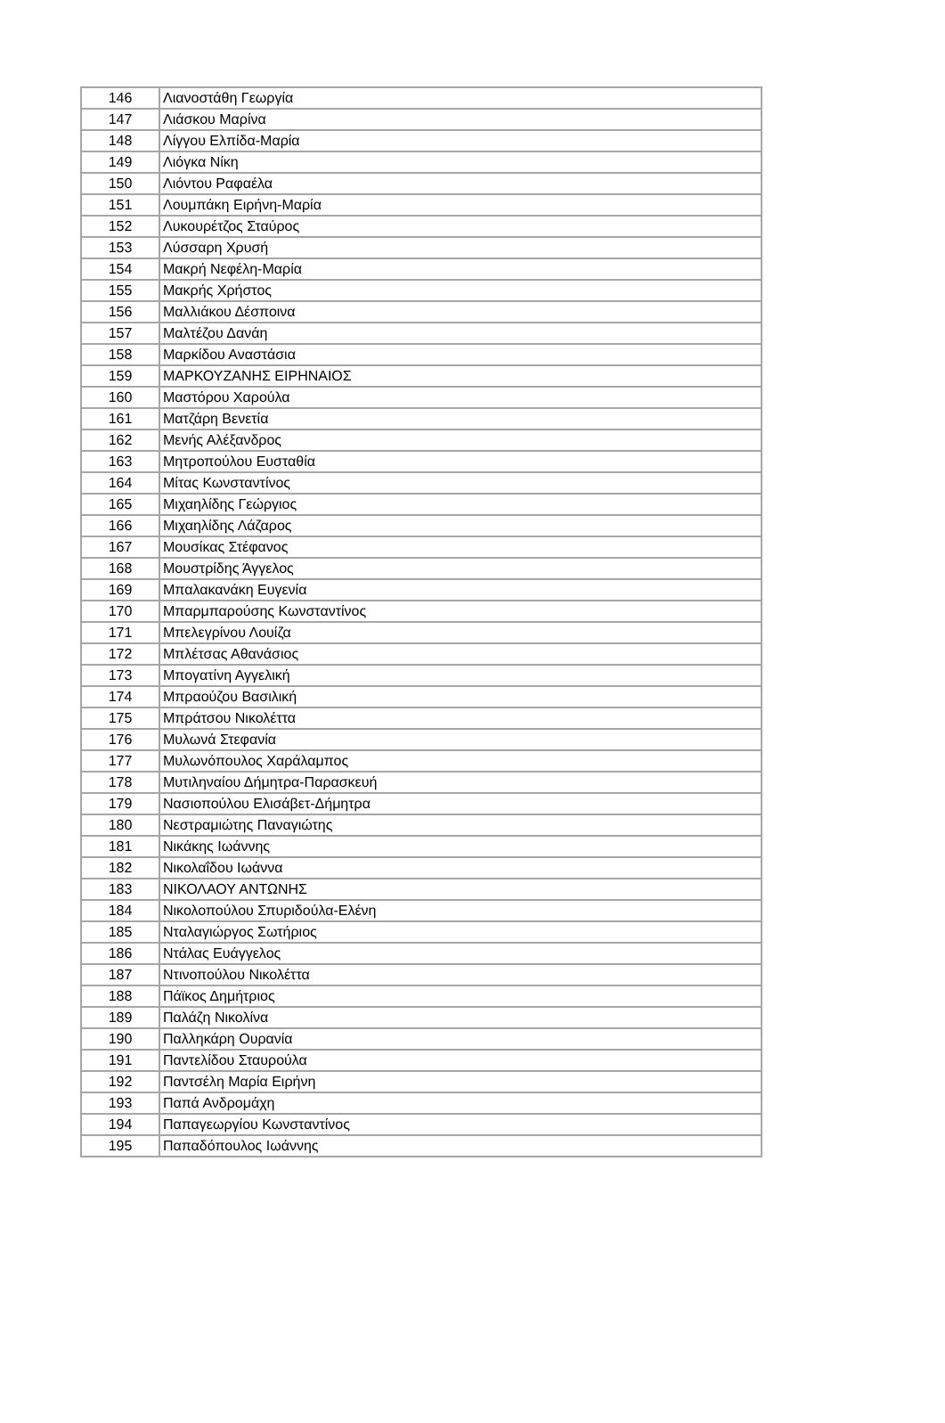| 146 | Λιανοστάθη Γεωργία |
| 147 | Λιάσκου Μαρίνα |
| 148 | Λίγγου Ελπίδα-Μαρία |
| 149 | Λιόγκα Νίκη |
| 150 | Λιόντου Ραφαέλα |
| 151 | Λουμπάκη Ειρήνη-Μαρία |
| 152 | Λυκουρέτζος Σταύρος |
| 153 | Λύσσαρη Χρυσή |
| 154 | Μακρή Νεφέλη-Μαρία |
| 155 | Μακρής Χρήστος |
| 156 | Μαλλιάκου Δέσποινα |
| 157 | Μαλτέζου Δανάη |
| 158 | Μαρκίδου Αναστάσια |
| 159 | ΜΑΡΚΟΥΖΑΝΗΣ ΕΙΡΗΝΑΙΟΣ |
| 160 | Μαστόρου Χαρούλα |
| 161 | Ματζάρη Βενετία |
| 162 | Μενής Αλέξανδρος |
| 163 | Μητροπούλου Ευσταθία |
| 164 | Μίτας Κωνσταντίνος |
| 165 | Μιχαηλίδης Γεώργιος |
| 166 | Μιχαηλίδης Λάζαρος |
| 167 | Μουσίκας Στέφανος |
| 168 | Μουστρίδης Άγγελος |
| 169 | Μπαλακανάκη Ευγενία |
| 170 | Μπαρμπαρούσης Κωνσταντίνος |
| 171 | Μπελεγρίνου Λουίζα |
| 172 | Μπλέτσας Αθανάσιος |
| 173 | Μπογατίνη Αγγελική |
| 174 | Μπραούζου Βασιλική |
| 175 | Μπράτσου Νικολέττα |
| 176 | Μυλωνά Στεφανία |
| 177 | Μυλωνόπουλος Χαράλαμπος |
| 178 | Μυτιληναίου Δήμητρα-Παρασκευή |
| 179 | Νασιοπούλου Ελισάβετ-Δήμητρα |
| 180 | Νεστραμιώτης Παναγιώτης |
| 181 | Νικάκης Ιωάννης |
| 182 | Νικολαΐδου Ιωάννα |
| 183 | ΝΙΚΟΛΑΟΥ ΑΝΤΩΝΗΣ |
| 184 | Νικολοπούλου Σπυριδούλα-Ελένη |
| 185 | Νταλαγιώργος Σωτήριος |
| 186 | Ντάλας Ευάγγελος |
| 187 | Ντινοπούλου Νικολέττα |
| 188 | Πάϊκος Δημήτριος |
| 189 | Παλάζη Νικολίνα |
| 190 | Παλληκάρη Ουρανία |
| 191 | Παντελίδου Σταυρούλα |
| 192 | Παντσέλη Μαρία Ειρήνη |
| 193 | Παπά Ανδρομάχη |
| 194 | Παπαγεωργίου Κωνσταντίνος |
| 195 | Παπαδόπουλος Ιωάννης |